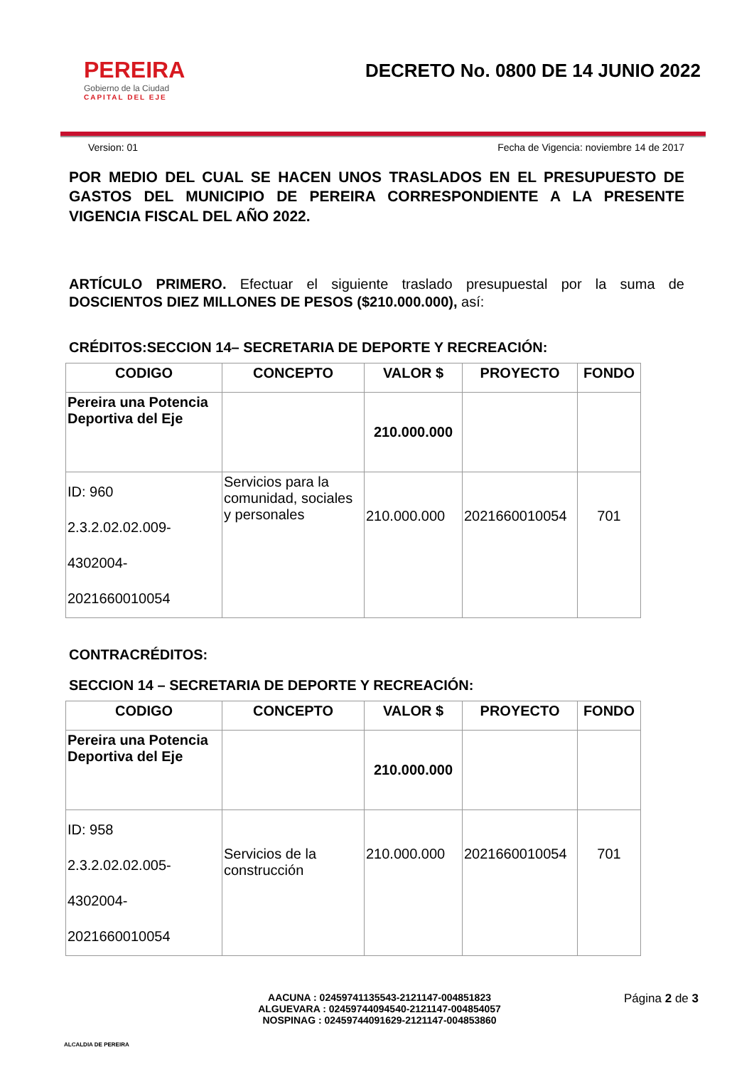PEREIRA
Gobierno de la Ciudad
CAPITAL DEL EJE
DECRETO No. 0800 DE 14 JUNIO 2022
Version: 01 Fecha de Vigencia: noviembre 14 de 2017
POR MEDIO DEL CUAL SE HACEN UNOS TRASLADOS EN EL PRESUPUESTO DE GASTOS DEL MUNICIPIO DE PEREIRA CORRESPONDIENTE A LA PRESENTE VIGENCIA FISCAL DEL AÑO 2022.
ARTÍCULO PRIMERO. Efectuar el siguiente traslado presupuestal por la suma de DOSCIENTOS DIEZ MILLONES DE PESOS ($210.000.000), así:
CRÉDITOS:SECCION 14– SECRETARIA DE DEPORTE Y RECREACIÓN:
| CODIGO | CONCEPTO | VALOR $ | PROYECTO | FONDO |
| --- | --- | --- | --- | --- |
| Pereira una Potencia Deportiva del Eje | | 210.000.000 | | |
| ID: 960 2.3.2.02.02.009- 4302004- 2021660010054 | Servicios para la comunidad, sociales y personales | 210.000.000 | 2021660010054 | 701 |
CONTRACRÉDITOS:
SECCION 14 – SECRETARIA DE DEPORTE Y RECREACIÓN:
| CODIGO | CONCEPTO | VALOR $ | PROYECTO | FONDO |
| --- | --- | --- | --- | --- |
| Pereira una Potencia Deportiva del Eje | | 210.000.000 | | |
| ID: 958 2.3.2.02.02.005- 4302004- 2021660010054 | Servicios de la construcción | 210.000.000 | 2021660010054 | 701 |
ALCALDIA DE PEREIRA
AACUNA : 02459741135543-2121147-004851823
ALGUEVARA : 02459744094540-2121147-004854057
NOSPINAG : 02459744091629-2121147-004853860
Página 2 de 3